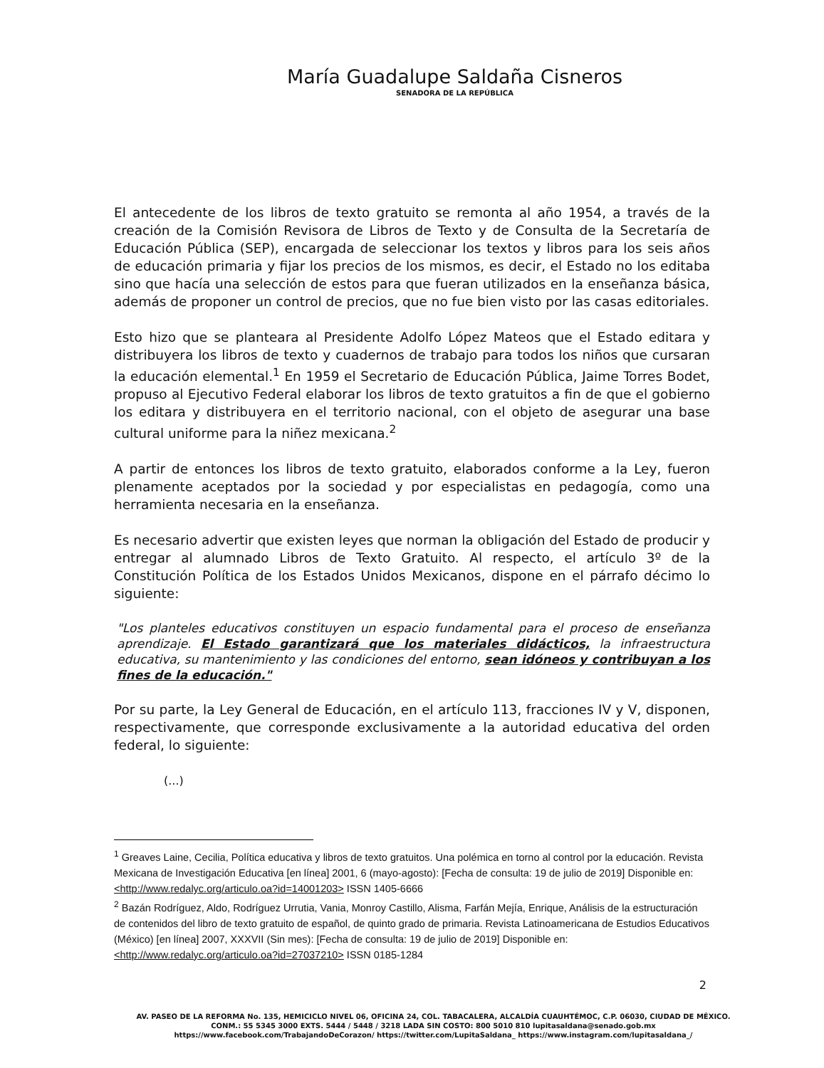María Guadalupe Saldaña Cisneros
SENADORA DE LA REPÚBLICA
El antecedente de los libros de texto gratuito se remonta al año 1954, a través de la creación de la Comisión Revisora de Libros de Texto y de Consulta de la Secretaría de Educación Pública (SEP), encargada de seleccionar los textos y libros para los seis años de educación primaria y fijar los precios de los mismos, es decir, el Estado no los editaba sino que hacía una selección de estos para que fueran utilizados en la enseñanza básica, además de proponer un control de precios, que no fue bien visto por las casas editoriales.
Esto hizo que se planteara al Presidente Adolfo López Mateos que el Estado editara y distribuyera los libros de texto y cuadernos de trabajo para todos los niños que cursaran la educación elemental.<sup>1</sup> En 1959 el Secretario de Educación Pública, Jaime Torres Bodet, propuso al Ejecutivo Federal elaborar los libros de texto gratuitos a fin de que el gobierno los editara y distribuyera en el territorio nacional, con el objeto de asegurar una base cultural uniforme para la niñez mexicana.<sup>2</sup>
A partir de entonces los libros de texto gratuito, elaborados conforme a la Ley, fueron plenamente aceptados por la sociedad y por especialistas en pedagogía, como una herramienta necesaria en la enseñanza.
Es necesario advertir que existen leyes que norman la obligación del Estado de producir y entregar al alumnado Libros de Texto Gratuito. Al respecto, el artículo 3º de la Constitución Política de los Estados Unidos Mexicanos, dispone en el párrafo décimo lo siguiente:
"Los planteles educativos constituyen un espacio fundamental para el proceso de enseñanza aprendizaje. El Estado garantizará que los materiales didácticos, la infraestructura educativa, su mantenimiento y las condiciones del entorno, sean idóneos y contribuyan a los fines de la educación."
Por su parte, la Ley General de Educación, en el artículo 113, fracciones IV y V, disponen, respectivamente, que corresponde exclusivamente a la autoridad educativa del orden federal, lo siguiente:
(...)
<sup>1</sup> Greaves Laine, Cecilia, Política educativa y libros de texto gratuitos. Una polémica en torno al control por la educación. Revista Mexicana de Investigación Educativa [en línea] 2001, 6 (mayo-agosto): [Fecha de consulta: 19 de julio de 2019] Disponible en:<http://www.redalyc.org/articulo.oa?id=14001203> ISSN 1405-6666
<sup>2</sup> Bazán Rodríguez, Aldo, Rodríguez Urrutia, Vania, Monroy Castillo, Alisma, Farfán Mejía, Enrique, Análisis de la estructuración de contenidos del libro de texto gratuito de español, de quinto grado de primaria. Revista Latinoamericana de Estudios Educativos (México) [en línea] 2007, XXXVII (Sin mes): [Fecha de consulta: 19 de julio de 2019] Disponible en:<http://www.redalyc.org/articulo.oa?id=27037210> ISSN 0185-1284
2
AV. PASEO DE LA REFORMA No. 135, HEMICICLO NIVEL 06, OFICINA 24, COL. TABACALERA, ALCALDÍA CUAUHTÉMOC, C.P. 06030, CIUDAD DE MÉXICO.
CONM.: 55 5345 3000 EXTS. 5444 / 5448 / 3218 LADA SIN COSTO: 800 5010 810 lupitasaldana@senado.gob.mx
https://www.facebook.com/TrabajandoDeCorazon/ https://twitter.com/LupitaSaldana_ https://www.instagram.com/lupitasaldana_/